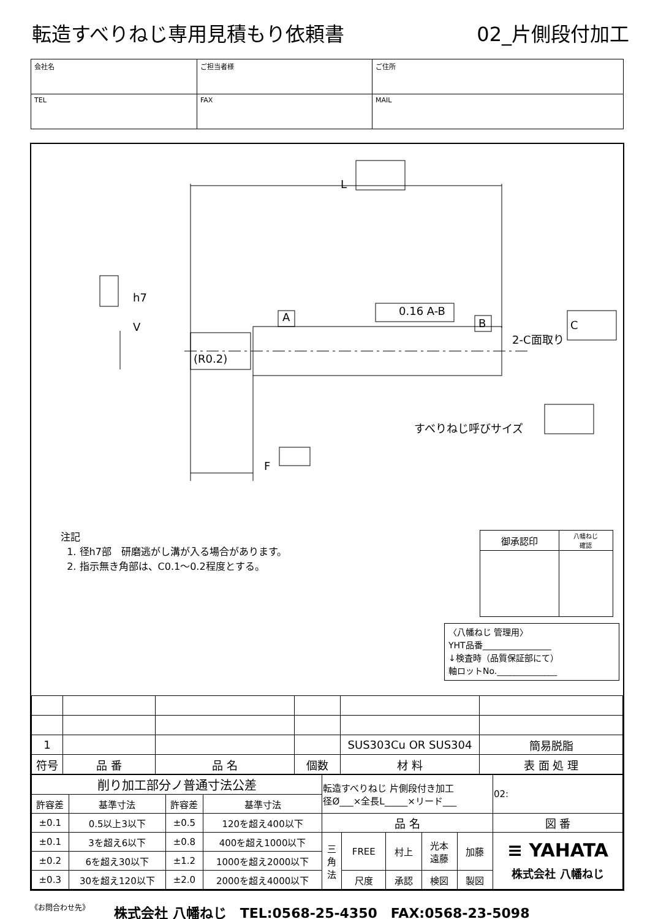転造すべりねじ専用見積もり依頼書 02_片側段付加工
| 会社名 | ご担当者様 | ご住所 |
| TEL | FAX | MAIL |
L
h7
V
A B
0.16 A-B
C
2-C面取り
(R0.2)
すべりねじ呼びサイズ
F
注記
1. 径h7部　研磨逃がし溝が入る場合があります。
2. 指示無き角部は、C0.1～0.2程度とする。
| 御承認印 | 八幡ねじ 確認 |
〈八幡ねじ 管理用〉
YHT品番________________
↓検査時（品質保証部にて）
軸ロットNo.______________
| 1 | | | | SUS303Cu OR SUS304 | 簡易脱脂 |
| 符号 | 品 番 | 品 名 | 個数 | 材 料 | 表 面 処 理 |
| 削り加工部分ノ普通寸法公差 | | | | 転造すべりねじ 片側段付き加工 径Ø___×全長L_____×リード___ | | | | | 02: |
| 許容差 | 基準寸法 | 許容差 | 基準寸法 | | | | | | |
| ±0.1 | 0.5以上3以下 | ±0.5 | 120を超え400以下 | 品 名 | | | | | 図 番 |
| ±0.1 | 3を超え6以下 | ±0.8 | 400を超え1000以下 | 三 角 法 | FREE | 村上 | 光本 遠藤 | 加藤 | ≡ YAHATA 株式会社 八幡ねじ |
| ±0.2 | 6を超え30以下 | ±1.2 | 1000を超え2000以下 | | | | | | |
| ±0.3 | 30を超え120以下 | ±2.0 | 2000を超え4000以下 | | 尺度 | 承認 | 検図 | 製図 | |
《お問合わせ先》 株式会社 八幡ねじ　TEL:0568-25-4350　FAX:0568-23-5098